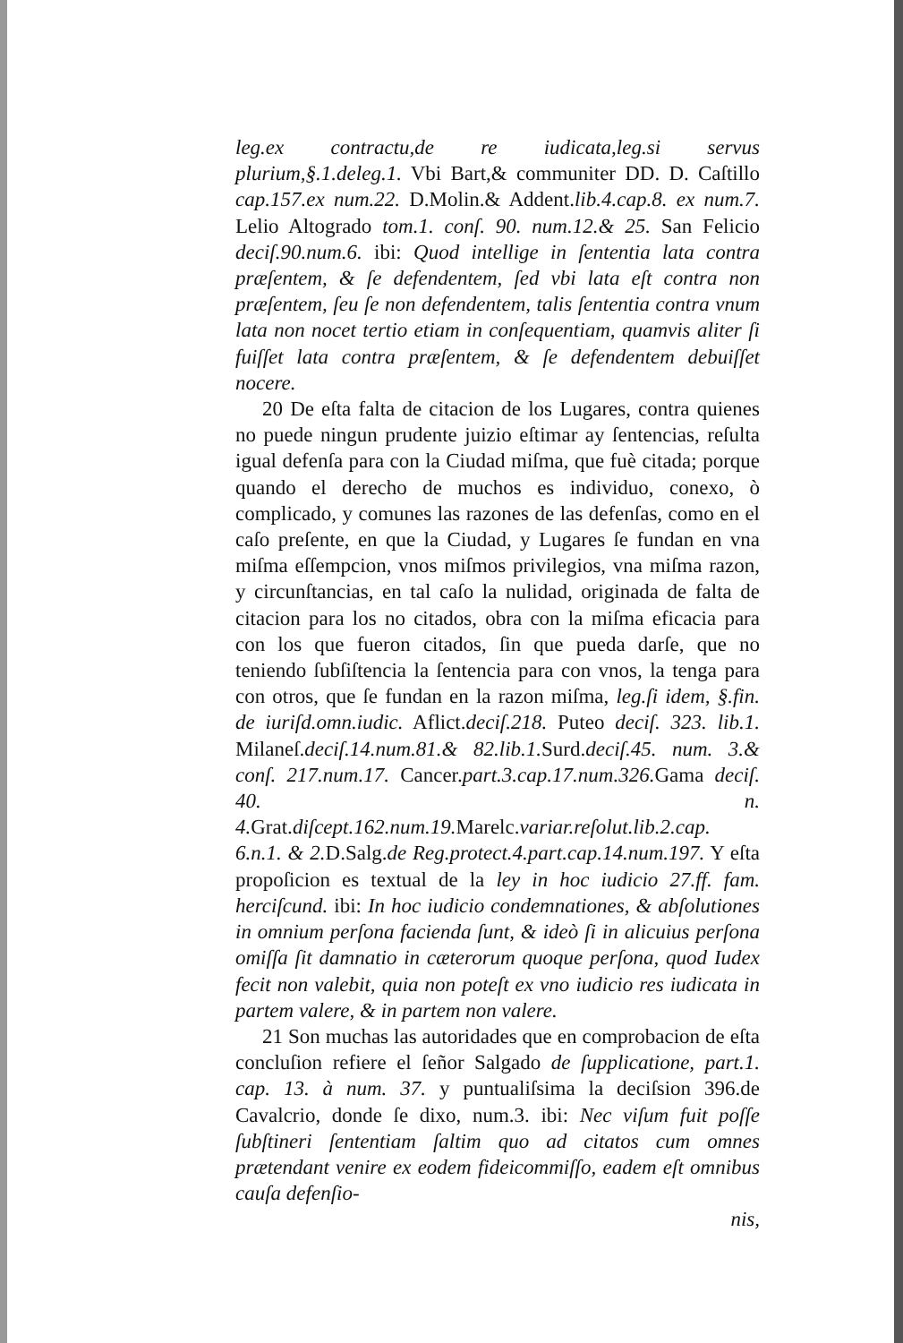leg.ex contractu,de re iudicata,leg.si servus plurium,§.1.deleg.1. Vbi Bart,& communiter DD. D. Caſtillo cap.157.ex num.22. D.Molin.& Addent.lib.4.cap.8. ex num.7. Lelio Altogrado tom.1. conſ. 90. num.12.& 25. San Felicio deciſ.90.num.6. ibi: Quod intellige in ſententia lata contra præſentem, & ſe defendentem, ſed vbi lata eſt contra non præſentem, ſeu ſe non defendentem, talis ſententia contra vnum lata non nocet tertio etiam in conſequentiam, quamvis aliter ſi fuiſſet lata contra præſentem, & ſe defendentem debuiſſet nocere.
20 De eſta falta de citacion de los Lugares, contra quienes no puede ningun prudente juizio eſtimar ay ſentencias, reſulta igual defenſa para con la Ciudad miſma, que fuè citada; porque quando el derecho de muchos es individuo, conexo, ò complicado, y comunes las razones de las defenſas, como en el caſo preſente, en que la Ciudad, y Lugares ſe fundan en vna miſma eſſempcion, vnos miſmos privilegios, vna miſma razon, y circunſtancias, en tal caſo la nulidad, originada de falta de citacion para los no citados, obra con la miſma eficacia para con los que fueron citados, ſin que pueda darſe, que no teniendo ſubſiſtencia la ſentencia para con vnos, la tenga para con otros, que ſe fundan en la razon miſma, leg.ſi idem, §.fin. de iuriſd.omn.iudic. Aflict.deciſ.218. Puteo deciſ. 323. lib.1. Milaneſ.deciſ.14.num.81.& 82.lib.1. Surd.deciſ.45. num. 3.& conſ. 217.num.17. Cancer.part.3.cap.17.num.326. Gama deciſ. 40. n. 4. Grat.diſcept.162.num.19. Marelc.variar.reſolut.lib.2.cap. 6.n.1. & 2. D.Salg.de Reg.protect.4.part.cap.14.num.197. Y eſta propoſicion es textual de la ley in hoc iudicio 27.ff. fam. herciſcund. ibi: In hoc iudicio condemnationes, & abſolutiones in omnium perſona facienda ſunt, & ideò ſi in alicuius perſona omiſſa ſit damnatio in cæterorum quoque perſona, quod Iudex fecit non valebit, quia non poteſt ex vno iudicio res iudicata in partem valere, & in partem non valere.
21 Son muchas las autoridades que en comprobacion de eſta concluſion refiere el ſeñor Salgado de ſupplicatione, part.1. cap. 13. à num. 37. y puntualiſsima la deciſsion 396.de Cavalcrio, donde ſe dixo, num.3. ibi: Nec viſum fuit poſſe ſubſtineri ſententiam ſaltim quo ad citatos cum omnes prætendant venire ex eodem fideicommiſſo, eadem eſt omnibus cauſa defenſio-
nis,